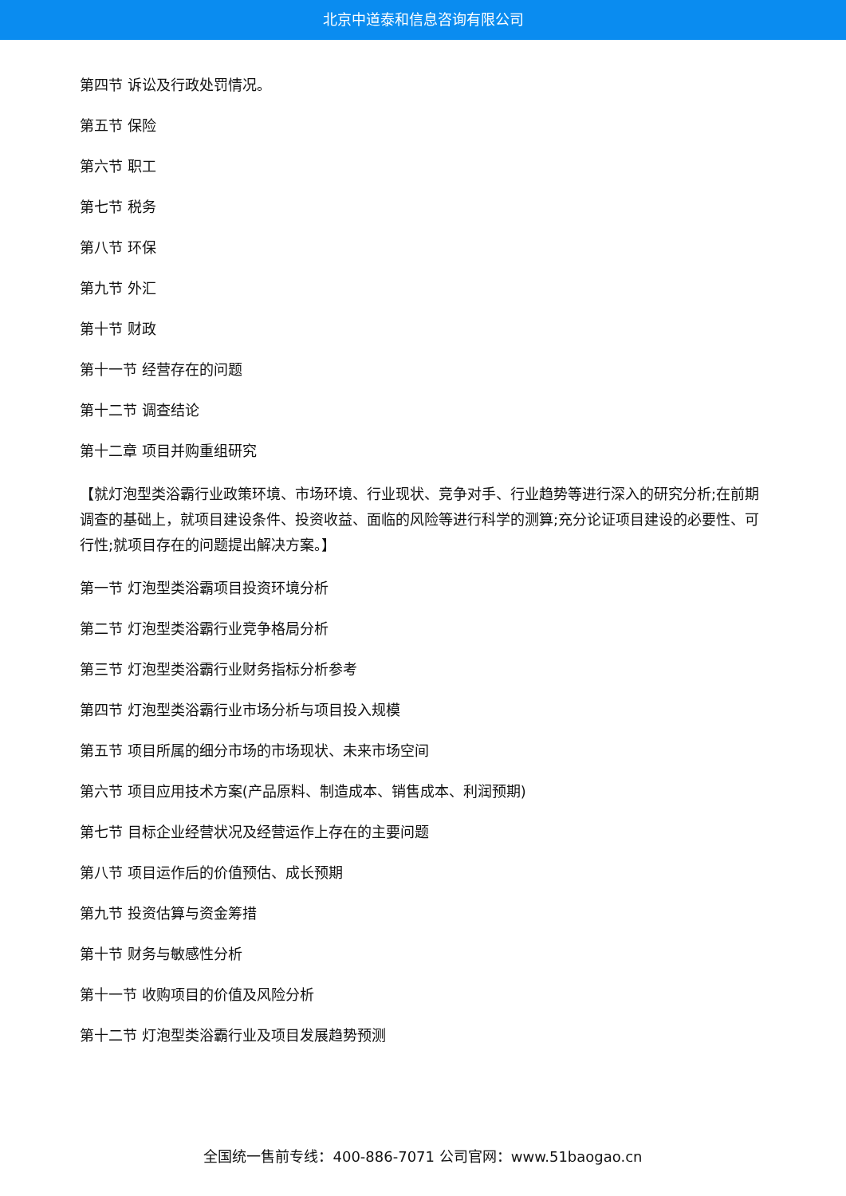北京中道泰和信息咨询有限公司
第四节 诉讼及行政处罚情况。
第五节 保险
第六节 职工
第七节 税务
第八节 环保
第九节 外汇
第十节 财政
第十一节 经营存在的问题
第十二节 调查结论
第十二章 项目并购重组研究
【就灯泡型类浴霸行业政策环境、市场环境、行业现状、竞争对手、行业趋势等进行深入的研究分析;在前期调查的基础上，就项目建设条件、投资收益、面临的风险等进行科学的测算;充分论证项目建设的必要性、可行性;就项目存在的问题提出解决方案。】
第一节 灯泡型类浴霸项目投资环境分析
第二节 灯泡型类浴霸行业竞争格局分析
第三节 灯泡型类浴霸行业财务指标分析参考
第四节 灯泡型类浴霸行业市场分析与项目投入规模
第五节 项目所属的细分市场的市场现状、未来市场空间
第六节 项目应用技术方案(产品原料、制造成本、销售成本、利润预期)
第七节 目标企业经营状况及经营运作上存在的主要问题
第八节 项目运作后的价值预估、成长预期
第九节 投资估算与资金筹措
第十节 财务与敏感性分析
第十一节 收购项目的价值及风险分析
第十二节 灯泡型类浴霸行业及项目发展趋势预测
全国统一售前专线：400-886-7071 公司官网：www.51baogao.cn